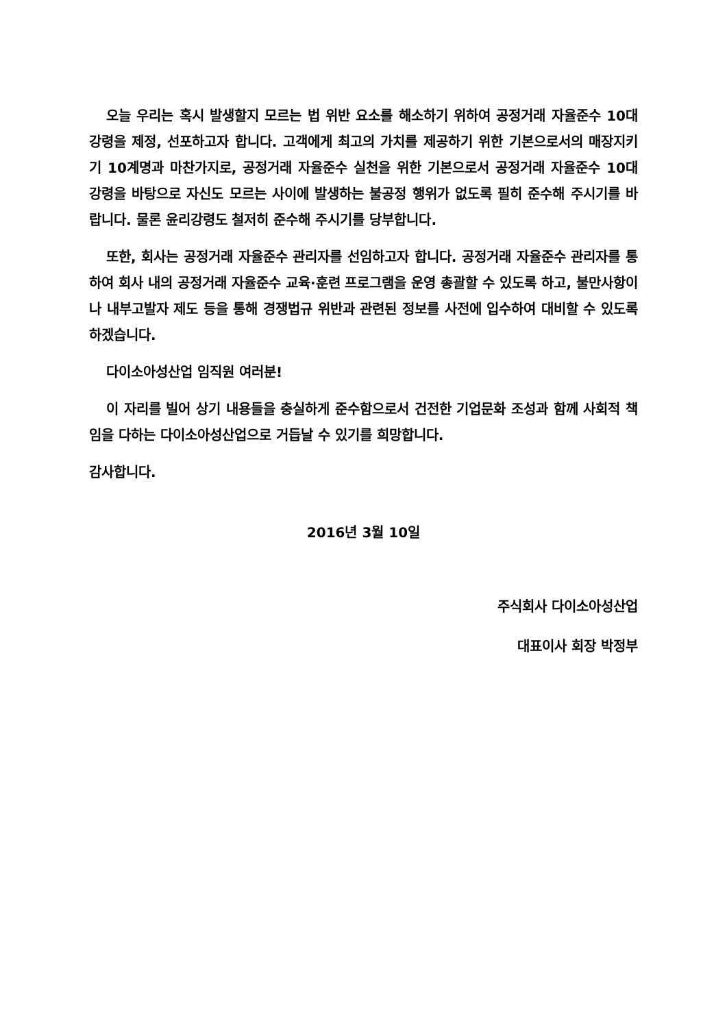오늘 우리는 혹시 발생할지 모르는 법 위반 요소를 해소하기 위하여 공정거래 자율준수 10대 강령을 제정, 선포하고자 합니다. 고객에게 최고의 가치를 제공하기 위한 기본으로서의 매장지키기 10계명과 마찬가지로, 공정거래 자율준수 실천을 위한 기본으로서 공정거래 자율준수 10대 강령을 바탕으로 자신도 모르는 사이에 발생하는 불공정 행위가 없도록 필히 준수해 주시기를 바랍니다. 물론 윤리강령도 철저히 준수해 주시기를 당부합니다.
또한, 회사는 공정거래 자율준수 관리자를 선임하고자 합니다. 공정거래 자율준수 관리자를 통하여 회사 내의 공정거래 자율준수 교육·훈련 프로그램을 운영 총괄할 수 있도록 하고, 불만사항이나 내부고발자 제도 등을 통해 경쟁법규 위반과 관련된 정보를 사전에 입수하여 대비할 수 있도록 하겠습니다.
다이소아성산업 임직원 여러분!
이 자리를 빌어 상기 내용들을 충실하게 준수함으로서 건전한 기업문화 조성과 함께 사회적 책임을 다하는 다이소아성산업으로 거듭날 수 있기를 희망합니다.
감사합니다.
2016년 3월 10일
주식회사 다이소아성산업
대표이사 회장 박정부